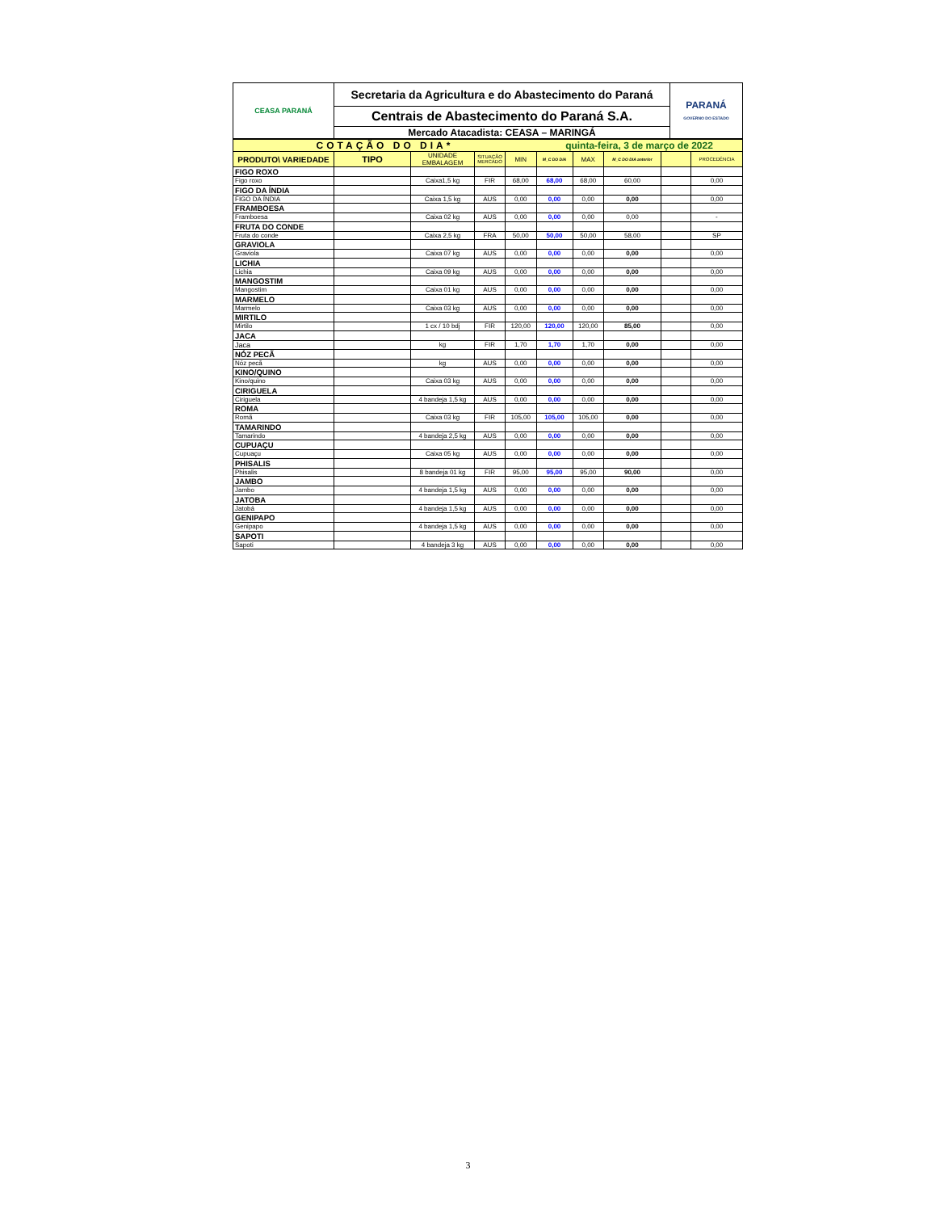| CEASA PARANÁ | Secretaria da Agricultura e do Abastecimento do Paraná | PARANÁ GOVERNO DO ESTADO |
| | Centrais de Abastecimento do Paraná S.A. | |
| | Mercado Atacadista: CEASA – MARINGÁ | |
| COTAÇÃO DO DIA* | | | | | quinta-feira, 3 de março de 2022 | | | | |
| PRODUTO\ VARIEDADE | TIPO | UNIDADE EMBALAGEM | SITUAÇÃO MERCADO | MIN | M_C DO DIA | MAX | M_C DO DIA anterior | | PROCEDÊNCIA |
| FIGO ROXO | | | | | | | | | |
| Figo roxo | | Caixa1,5 kg | FIR | 68,00 | 68,00 | 68,00 | 60,00 | | 0,00 |
| FIGO DA ÍNDIA | | | | | | | | | |
| FIGO DA ÍNDIA | | Caixa 1,5 kg | AUS | 0,00 | 0,00 | 0,00 | 0,00 | | 0,00 |
| FRAMBOESA | | | | | | | | | |
| Framboesa | | Caixa 02 kg | AUS | 0,00 | 0,00 | 0,00 | 0,00 | | - |
| FRUTA DO CONDE | | | | | | | | | |
| Fruta do conde | | Caixa 2,5 kg | FRA | 50,00 | 50,00 | 50,00 | 58,00 | | SP |
| GRAVIOLA | | | | | | | | | |
| Graviola | | Caixa 07 kg | AUS | 0,00 | 0,00 | 0,00 | 0,00 | | 0,00 |
| LICHIA | | | | | | | | | |
| Lichia | | Caixa 09 kg | AUS | 0,00 | 0,00 | 0,00 | 0,00 | | 0,00 |
| MANGOSTIM | | | | | | | | | |
| Mangostim | | Caixa 01 kg | AUS | 0,00 | 0,00 | 0,00 | 0,00 | | 0,00 |
| MARMELO | | | | | | | | | |
| Marmelo | | Caixa 03 kg | AUS | 0,00 | 0,00 | 0,00 | 0,00 | | 0,00 |
| MIRTILO | | | | | | | | | |
| Mirtilo | | 1 cx / 10 bdj | FIR | 120,00 | 120,00 | 120,00 | 85,00 | | 0,00 |
| JACA | | | | | | | | | |
| Jaca | | kg | FIR | 1,70 | 1,70 | 1,70 | 0,00 | | 0,00 |
| NÓZ PECÃ | | | | | | | | | |
| Nóz pecã | | kg | AUS | 0,00 | 0,00 | 0,00 | 0,00 | | 0,00 |
| KINO/QUINO | | | | | | | | | |
| Kino/quino | | Caixa 03 kg | AUS | 0,00 | 0,00 | 0,00 | 0,00 | | 0,00 |
| CIRIGUELA | | | | | | | | | |
| Ciriguela | | 4 bandeja 1,5 kg | AUS | 0,00 | 0,00 | 0,00 | 0,00 | | 0,00 |
| ROMA | | | | | | | | | |
| Romã | | Caixa 03 kg | FIR | 105,00 | 105,00 | 105,00 | 0,00 | | 0,00 |
| TAMARINDO | | | | | | | | | |
| Tamarindo | | 4 bandeja 2,5 kg | AUS | 0,00 | 0,00 | 0,00 | 0,00 | | 0,00 |
| CUPUAÇU | | | | | | | | | |
| Cupuaçu | | Caixa 05 kg | AUS | 0,00 | 0,00 | 0,00 | 0,00 | | 0,00 |
| PHISALIS | | | | | | | | | |
| Phisalis | | 8 bandeja 01 kg | FIR | 95,00 | 95,00 | 95,00 | 90,00 | | 0,00 |
| JAMBO | | | | | | | | | |
| Jambo | | 4 bandeja 1,5 kg | AUS | 0,00 | 0,00 | 0,00 | 0,00 | | 0,00 |
| JATOBA | | | | | | | | | |
| Jatobá | | 4 bandeja 1,5 kg | AUS | 0,00 | 0,00 | 0,00 | 0,00 | | 0,00 |
| GENIPAPO | | | | | | | | | |
| Genipapo | | 4 bandeja 1,5 kg | AUS | 0,00 | 0,00 | 0,00 | 0,00 | | 0,00 |
| SAPOTI | | | | | | | | | |
| Sapoti | | 4 bandeja 3 kg | AUS | 0,00 | 0,00 | 0,00 | 0,00 | | 0,00 |
3